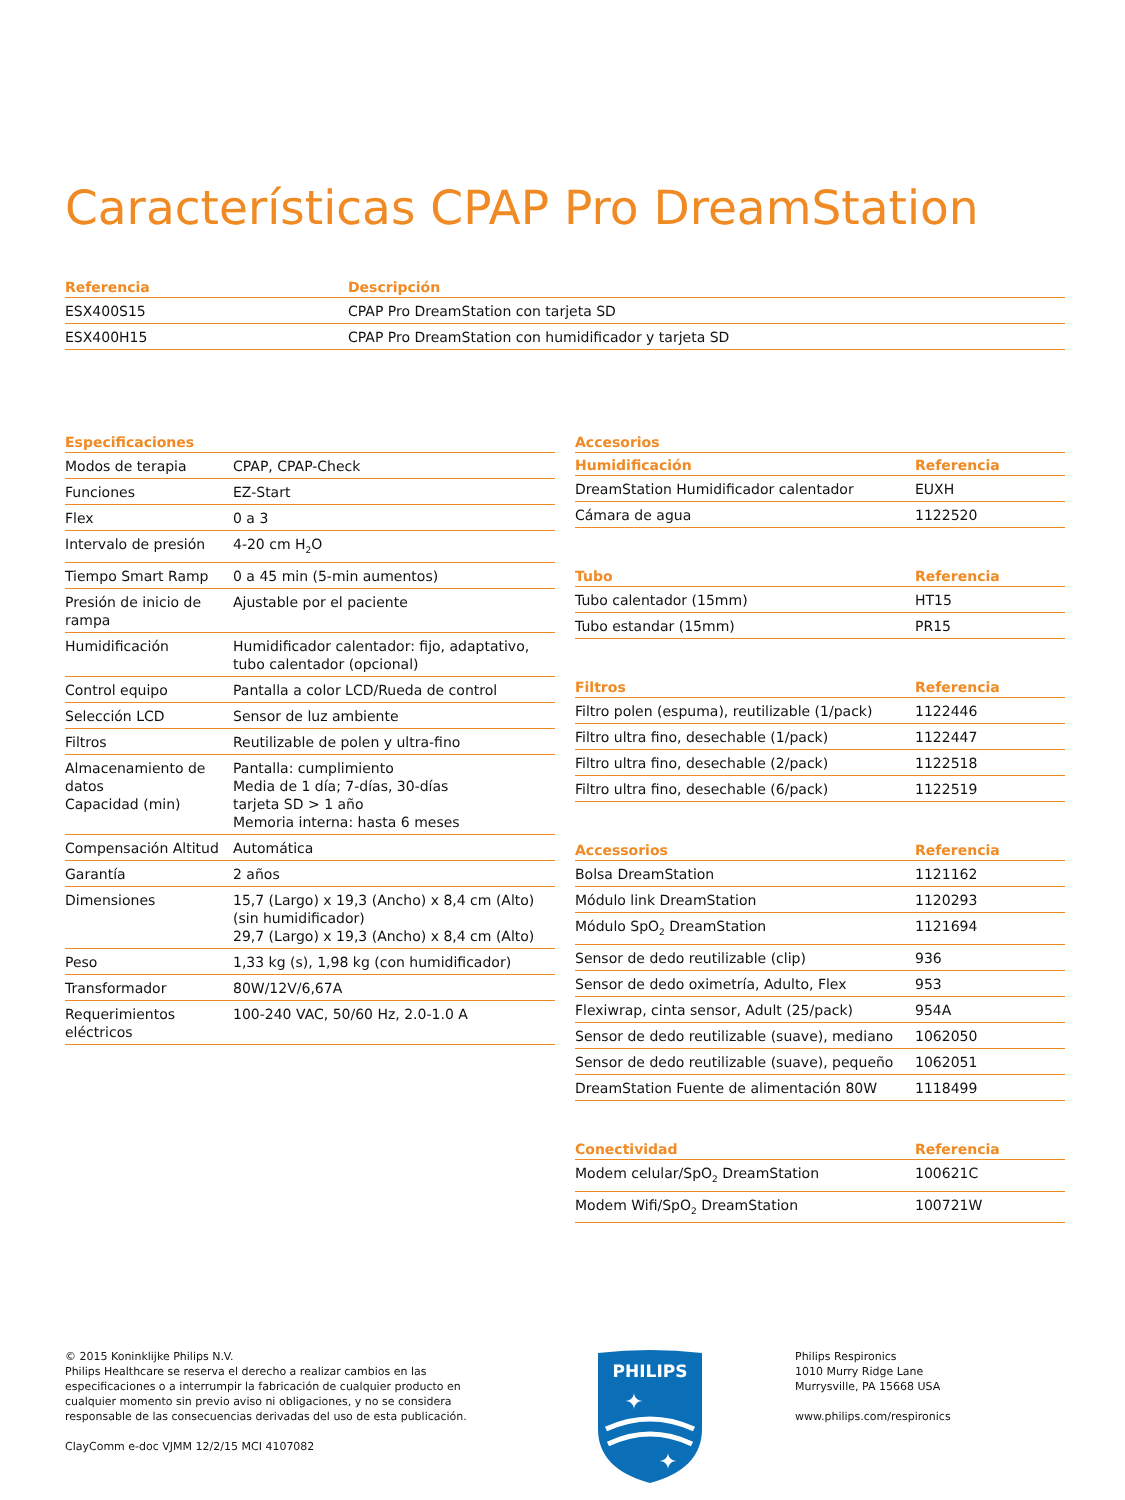Características CPAP Pro DreamStation
| Referencia | Descripción |
| --- | --- |
| ESX400S15 | CPAP Pro DreamStation con tarjeta SD |
| ESX400H15 | CPAP Pro DreamStation con humidificador y tarjeta SD |
| Especificaciones | |
| --- | --- |
| Modos de terapia | CPAP, CPAP-Check |
| Funciones | EZ-Start |
| Flex | 0 a 3 |
| Intervalo de presión | 4-20 cm H<sub>2</sub>O |
| Tiempo Smart Ramp | 0 a 45 min (5-min aumentos) |
| Presión de inicio de rampa | Ajustable por el paciente |
| Humidificación | Humidificador calentador: fijo, adaptativo, tubo calentador (opcional) |
| Control equipo | Pantalla a color LCD/Rueda de control |
| Selección LCD | Sensor de luz ambiente |
| Filtros | Reutilizable de polen y ultra-fino |
| Almacenamiento de datos Capacidad (min) | Pantalla: cumplimiento Media de 1 día; 7-días, 30-días tarjeta SD > 1 año Memoria interna: hasta 6 meses |
| Compensación Altitud | Automática |
| Garantía | 2 años |
| Dimensiones | 15,7 (Largo) x 19,3 (Ancho) x 8,4 cm (Alto) (sin humidificador) 29,7 (Largo) x 19,3 (Ancho) x 8,4 cm (Alto) |
| Peso | 1,33 kg (s), 1,98 kg (con humidificador) |
| Transformador | 80W/12V/6,67A |
| Requerimientos eléctricos | 100-240 VAC, 50/60 Hz, 2.0-1.0 A |
| Accesorios |
| --- |
| Humidificación | Referencia |
| --- | --- |
| DreamStation Humidificador calentador | EUXH |
| Cámara de agua | 1122520 |
| Tubo | Referencia |
| --- | --- |
| Tubo calentador (15mm) | HT15 |
| Tubo estandar (15mm) | PR15 |
| Filtros | Referencia |
| --- | --- |
| Filtro polen (espuma), reutilizable (1/pack) | 1122446 |
| Filtro ultra fino, desechable (1/pack) | 1122447 |
| Filtro ultra fino, desechable (2/pack) | 1122518 |
| Filtro ultra fino, desechable (6/pack) | 1122519 |
| Accessorios | Referencia |
| --- | --- |
| Bolsa DreamStation | 1121162 |
| Módulo link DreamStation | 1120293 |
| Módulo SpO<sub>2</sub> DreamStation | 1121694 |
| Sensor de dedo reutilizable (clip) | 936 |
| Sensor de dedo oximetría, Adulto, Flex | 953 |
| Flexiwrap, cinta sensor, Adult (25/pack) | 954A |
| Sensor de dedo reutilizable (suave), mediano | 1062050 |
| Sensor de dedo reutilizable (suave), pequeño | 1062051 |
| DreamStation Fuente de alimentación 80W | 1118499 |
| Conectividad | Referencia |
| --- | --- |
| Modem celular/SpO<sub>2</sub> DreamStation | 100621C |
| Modem Wifi/SpO<sub>2</sub> DreamStation | 100721W |
© 2015 Koninklijke Philips N.V.
Philips Healthcare se reserva el derecho a realizar cambios en las especificaciones o a interrumpir la fabricación de cualquier producto en cualquier momento sin previo aviso ni obligaciones, y no se considera responsable de las consecuencias derivadas del uso de esta publicación.
ClayComm e-doc VJMM 12/2/15 MCI 4107082
PHILIPS
✦
✦
Philips Respironics
1010 Murry Ridge Lane
Murrysville, PA 15668 USA
www.philips.com/respironics